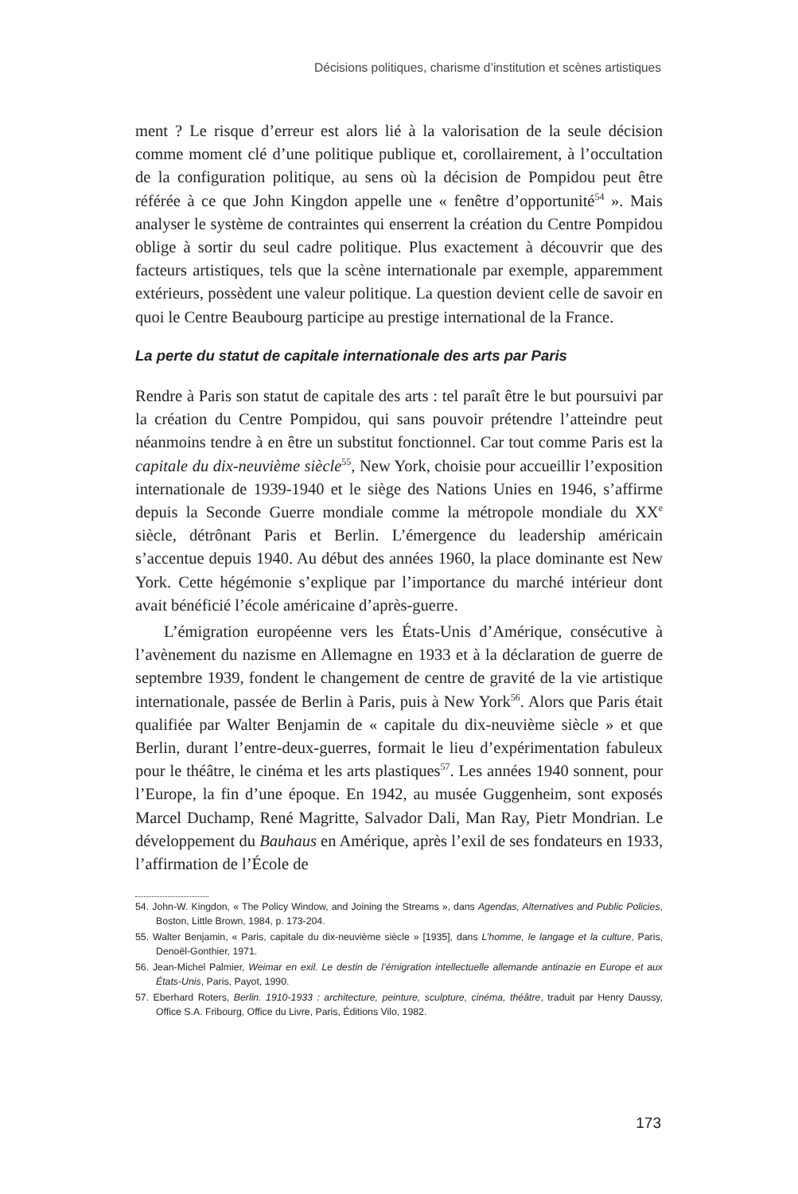Décisions politiques, charisme d’institution et scènes artistiques
ment ? Le risque d’erreur est alors lié à la valorisation de la seule décision comme moment clé d’une politique publique et, corollairement, à l’occultation de la configuration politique, au sens où la décision de Pompidou peut être référée à ce que John Kingdon appelle une « fenêtre d’opportunité<sup>54</sup> ». Mais analyser le système de contraintes qui enserrent la création du Centre Pompidou oblige à sortir du seul cadre politique. Plus exactement à découvrir que des facteurs artistiques, tels que la scène internationale par exemple, apparemment extérieurs, possèdent une valeur politique. La question devient celle de savoir en quoi le Centre Beaubourg participe au prestige international de la France.
La perte du statut de capitale internationale des arts par Paris
Rendre à Paris son statut de capitale des arts : tel paraît être le but poursuivi par la création du Centre Pompidou, qui sans pouvoir prétendre l’atteindre peut néanmoins tendre à en être un substitut fonctionnel. Car tout comme Paris est la capitale du dix-neuvième siècle<sup>55</sup>, New York, choisie pour accueillir l’exposition internationale de 1939-1940 et le siège des Nations Unies en 1946, s’affirme depuis la Seconde Guerre mondiale comme la métropole mondiale du XX<sup>e</sup> siècle, détrônant Paris et Berlin. L’émergence du leadership américain s’accentue depuis 1940. Au début des années 1960, la place dominante est New York. Cette hégémonie s’explique par l’importance du marché intérieur dont avait bénéficié l’école américaine d’après-guerre.
L’émigration européenne vers les États-Unis d’Amérique, consécutive à l’avènement du nazisme en Allemagne en 1933 et à la déclaration de guerre de septembre 1939, fondent le changement de centre de gravité de la vie artistique internationale, passée de Berlin à Paris, puis à New York<sup>56</sup>. Alors que Paris était qualifiée par Walter Benjamin de « capitale du dix-neuvième siècle » et que Berlin, durant l’entre-deux-guerres, formait le lieu d’expérimentation fabuleux pour le théâtre, le cinéma et les arts plastiques<sup>57</sup>. Les années 1940 sonnent, pour l’Europe, la fin d’une époque. En 1942, au musée Guggenheim, sont exposés Marcel Duchamp, René Magritte, Salvador Dali, Man Ray, Pietr Mondrian. Le développement du Bauhaus en Amérique, après l’exil de ses fondateurs en 1933, l’affirmation de l’École de
54. John-W. Kingdon, « The Policy Window, and Joining the Streams », dans Agendas, Alternatives and Public Policies, Boston, Little Brown, 1984, p. 173-204.
55. Walter Benjamin, « Paris, capitale du dix-neuvième siècle » [1935], dans L’homme, le langage et la culture, Paris, Denoël-Gonthier, 1971.
56. Jean-Michel Palmier, Weimar en exil. Le destin de l’émigration intellectuelle allemande antinazie en Europe et aux États-Unis, Paris, Payot, 1990.
57. Eberhard Roters, Berlin. 1910-1933 : architecture, peinture, sculpture, cinéma, théâtre, traduit par Henry Daussy, Office S.A. Fribourg, Office du Livre, Paris, Éditions Vilo, 1982.
173